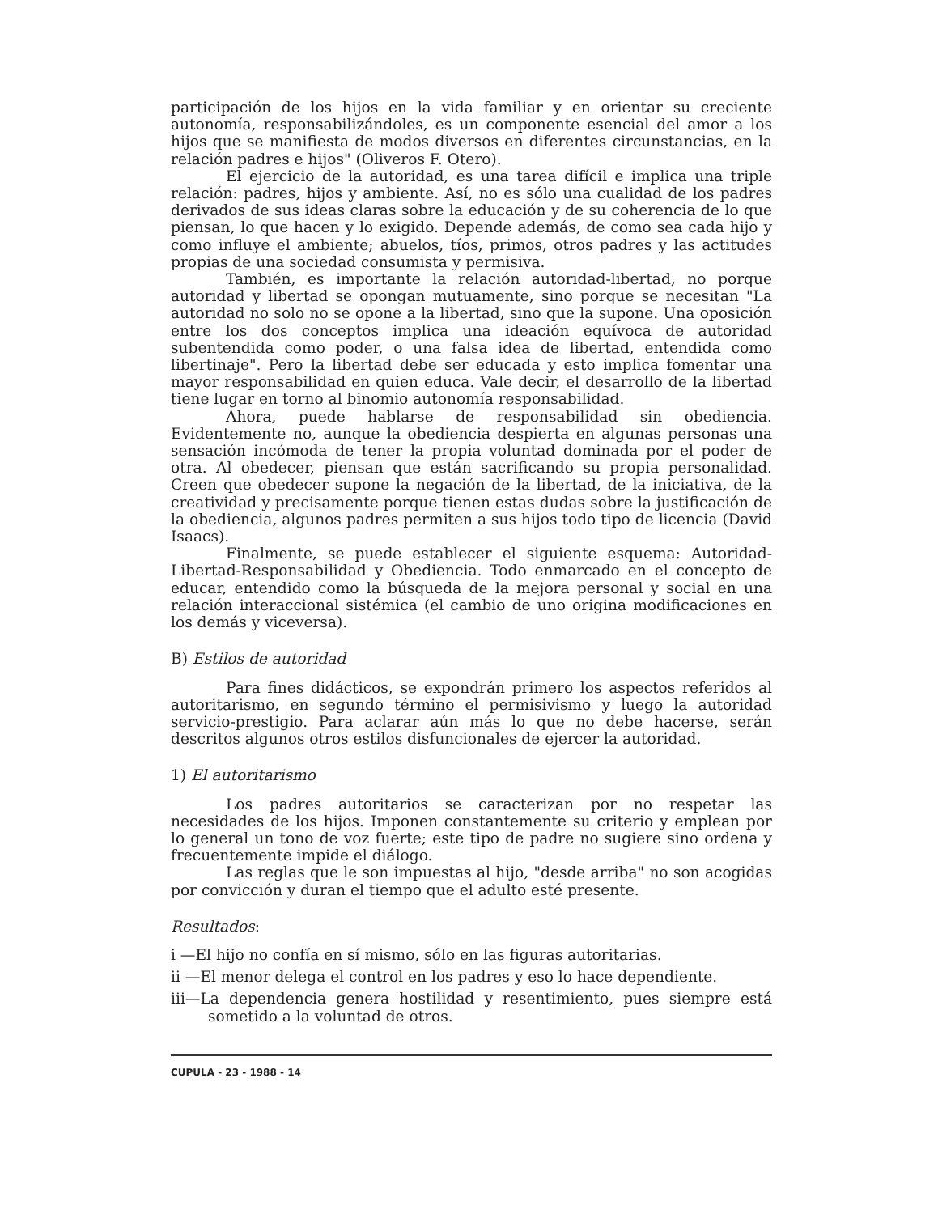participación de los hijos en la vida familiar y en orientar su creciente autonomía, responsabilizándoles, es un componente esencial del amor a los hijos que se manifiesta de modos diversos en diferentes circunstancias, en la relación padres e hijos" (Oliveros F. Otero).
El ejercicio de la autoridad, es una tarea difícil e implica una triple relación: padres, hijos y ambiente. Así, no es sólo una cualidad de los padres derivados de sus ideas claras sobre la educación y de su coherencia de lo que piensan, lo que hacen y lo exigido. Depende además, de como sea cada hijo y como influye el ambiente; abuelos, tíos, primos, otros padres y las actitudes propias de una sociedad consumista y permisiva.
También, es importante la relación autoridad-libertad, no porque autoridad y libertad se opongan mutuamente, sino porque se necesitan "La autoridad no solo no se opone a la libertad, sino que la supone. Una oposición entre los dos conceptos implica una ideación equívoca de autoridad subentendida como poder, o una falsa idea de libertad, entendida como libertinaje". Pero la libertad debe ser educada y esto implica fomentar una mayor responsabilidad en quien educa. Vale decir, el desarrollo de la libertad tiene lugar en torno al binomio autonomía responsabilidad.
Ahora, puede hablarse de responsabilidad sin obediencia. Evidentemente no, aunque la obediencia despierta en algunas personas una sensación incómoda de tener la propia voluntad dominada por el poder de otra. Al obedecer, piensan que están sacrificando su propia personalidad. Creen que obedecer supone la negación de la libertad, de la iniciativa, de la creatividad y precisamente porque tienen estas dudas sobre la justificación de la obediencia, algunos padres permiten a sus hijos todo tipo de licencia (David Isaacs).
Finalmente, se puede establecer el siguiente esquema: Autoridad-Libertad-Responsabilidad y Obediencia. Todo enmarcado en el concepto de educar, entendido como la búsqueda de la mejora personal y social en una relación interaccional sistémica (el cambio de uno origina modificaciones en los demás y viceversa).
B) Estilos de autoridad
Para fines didácticos, se expondrán primero los aspectos referidos al autoritarismo, en segundo término el permisivismo y luego la autoridad servicio-prestigio. Para aclarar aún más lo que no debe hacerse, serán descritos algunos otros estilos disfuncionales de ejercer la autoridad.
1) El autoritarismo
Los padres autoritarios se caracterizan por no respetar las necesidades de los hijos. Imponen constantemente su criterio y emplean por lo general un tono de voz fuerte; este tipo de padre no sugiere sino ordena y frecuentemente impide el diálogo.
Las reglas que le son impuestas al hijo, "desde arriba" no son acogidas por convicción y duran el tiempo que el adulto esté presente.
Resultados:
i —El hijo no confía en sí mismo, sólo en las figuras autoritarias.
ii —El menor delega el control en los padres y eso lo hace dependiente.
iii—La dependencia genera hostilidad y resentimiento, pues siempre está sometido a la voluntad de otros.
CUPULA - 23 - 1988 - 14